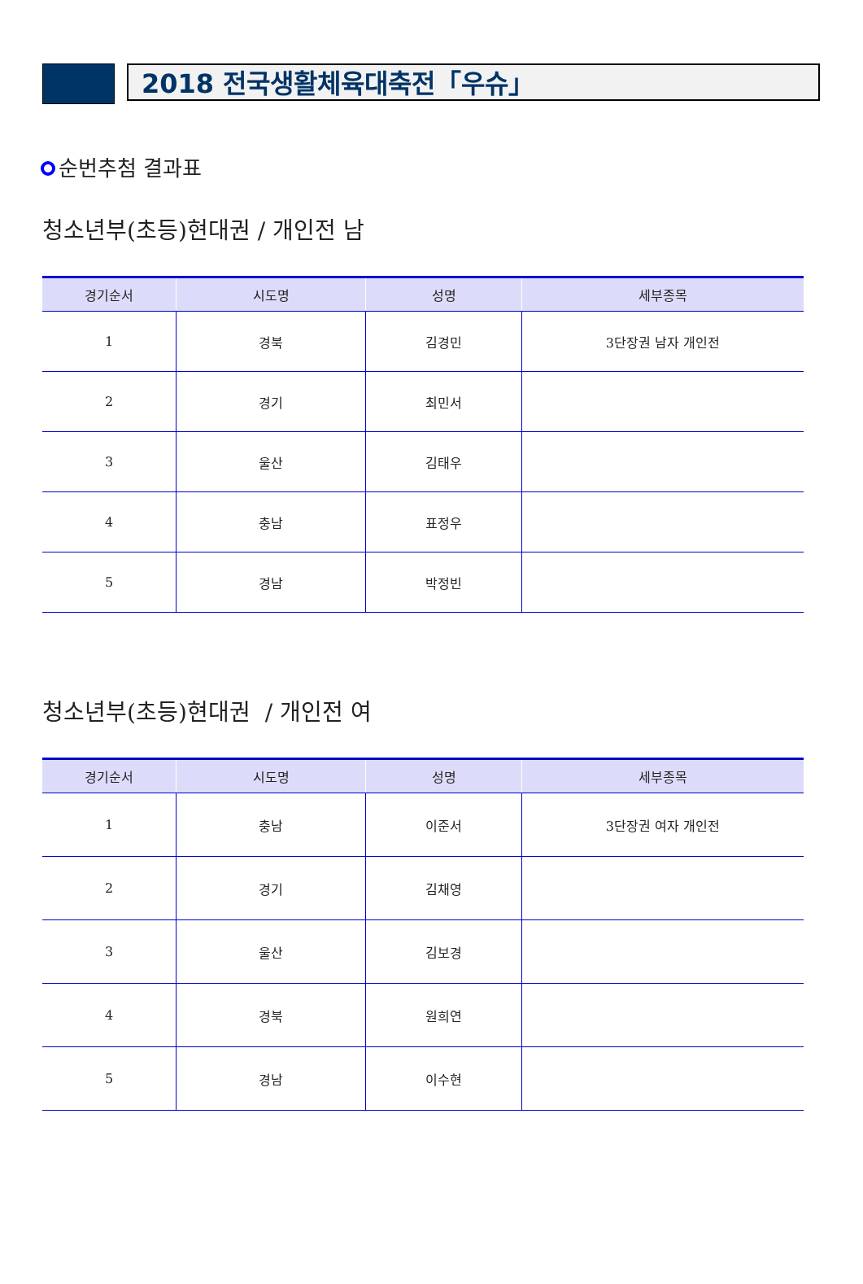2018 전국생활체육대축전「우슈」
순번추첨 결과표
청소년부(초등)현대권 / 개인전 남
| 경기순서 | 시도명 | 성명 | 세부종목 |
| --- | --- | --- | --- |
| 1 | 경북 | 김경민 | 3단장권 남자 개인전 |
| 2 | 경기 | 최민서 | |
| 3 | 울산 | 김태우 | |
| 4 | 충남 | 표정우 | |
| 5 | 경남 | 박정빈 | |
청소년부(초등)현대권 / 개인전 여
| 경기순서 | 시도명 | 성명 | 세부종목 |
| --- | --- | --- | --- |
| 1 | 충남 | 이준서 | 3단장권 여자 개인전 |
| 2 | 경기 | 김채영 | |
| 3 | 울산 | 김보경 | |
| 4 | 경북 | 원희연 | |
| 5 | 경남 | 이수현 | |